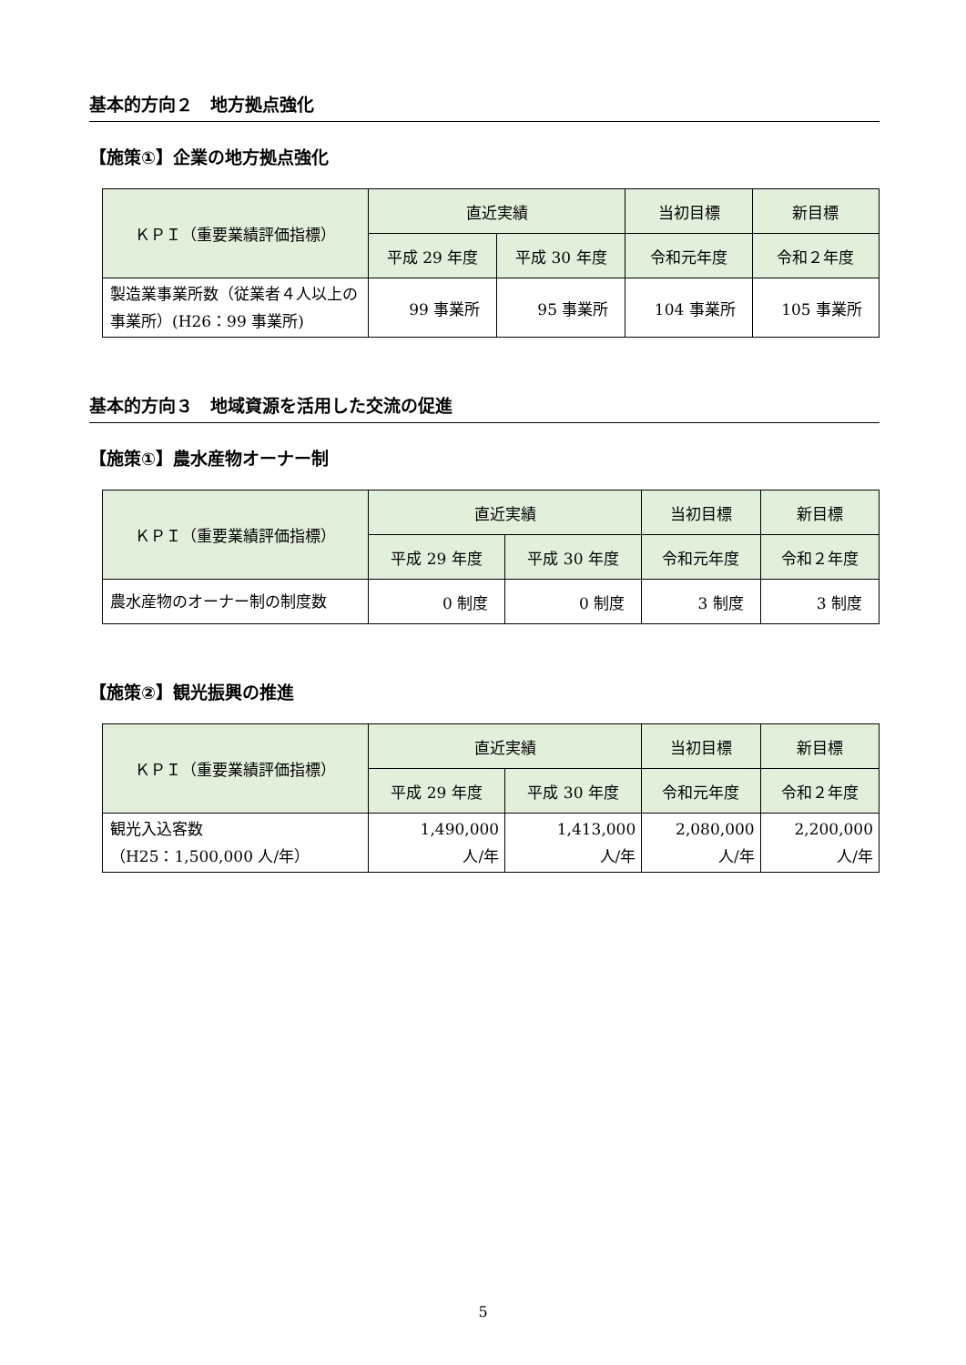基本的方向２　地方拠点強化
【施策①】企業の地方拠点強化
| ＫＰＩ（重要業績評価指標） | 直近実績 | | 当初目標 | 新目標 |
| --- | --- | --- | --- | --- |
| | 平成 29 年度 | 平成 30 年度 | 令和元年度 | 令和２年度 |
| 製造業事業所数（従業者４人以上の事業所）(H26：99 事業所) | 99 事業所 | 95 事業所 | 104 事業所 | 105 事業所 |
基本的方向３　地域資源を活用した交流の促進
【施策①】農水産物オーナー制
| ＫＰＩ（重要業績評価指標） | 直近実績 | | 当初目標 | 新目標 |
| --- | --- | --- | --- | --- |
| | 平成 29 年度 | 平成 30 年度 | 令和元年度 | 令和２年度 |
| 農水産物のオーナー制の制度数 | 0 制度 | 0 制度 | 3 制度 | 3 制度 |
【施策②】観光振興の推進
| ＫＰＩ（重要業績評価指標） | 直近実績 | | 当初目標 | 新目標 |
| --- | --- | --- | --- | --- |
| | 平成 29 年度 | 平成 30 年度 | 令和元年度 | 令和２年度 |
| 観光入込客数 （H25：1,500,000 人/年） | 1,490,000 人/年 | 1,413,000 人/年 | 2,080,000 人/年 | 2,200,000 人/年 |
5